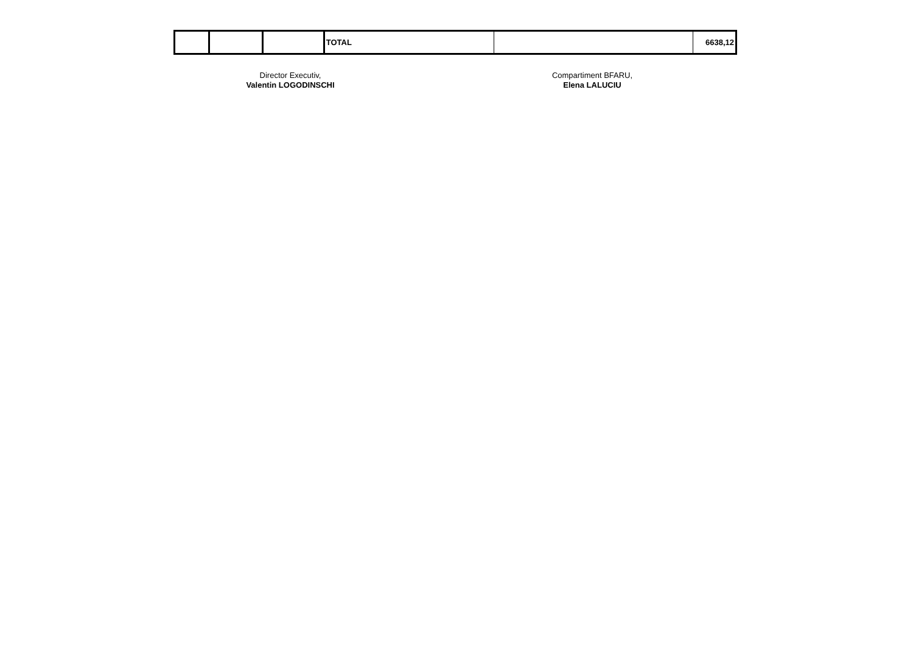| | | | TOTAL | | 6638,12 |
Director Executiv,
Valentin LOGODINSCHI
Compartiment BFARU,
Elena LALUCIU